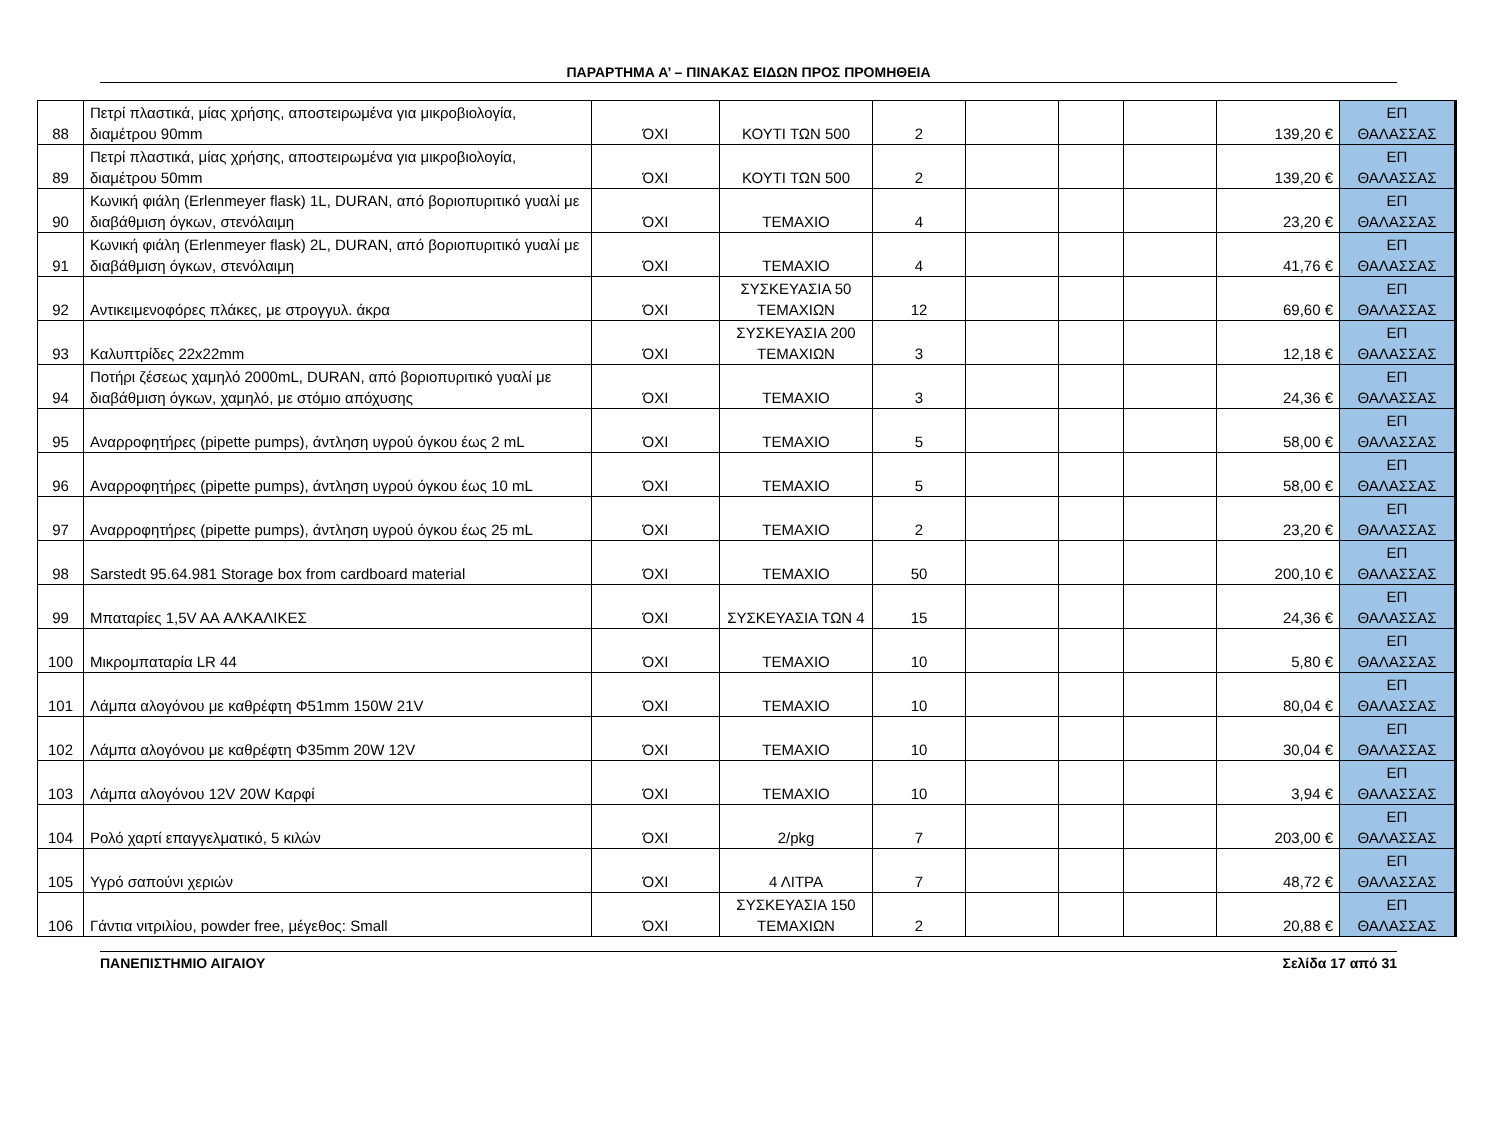ΠΑΡΑΡΤΗΜΑ Α’ – ΠΙΝΑΚΑΣ ΕΙΔΩΝ ΠΡΟΣ ΠΡΟΜΗΘΕΙΑ
| 88 | Πετρί πλαστικά, μίας χρήσης, αποστειρωμένα για μικροβιολογία, διαμέτρου 90mm | ΌΧΙ | ΚΟΥΤΙ ΤΩΝ 500 | 2 | | | | 139,20 € | ΕΠ ΘΑΛΑΣΣΑΣ |
| 89 | Πετρί πλαστικά, μίας χρήσης, αποστειρωμένα για μικροβιολογία, διαμέτρου 50mm | ΌΧΙ | ΚΟΥΤΙ ΤΩΝ 500 | 2 | | | | 139,20 € | ΕΠ ΘΑΛΑΣΣΑΣ |
| 90 | Κωνική φιάλη (Erlenmeyer flask) 1L, DURAN, από βοριοπυριτικό γυαλί με διαβάθμιση όγκων, στενόλαιμη | ΌΧΙ | ΤΕΜΑΧΙΟ | 4 | | | | 23,20 € | ΕΠ ΘΑΛΑΣΣΑΣ |
| 91 | Κωνική φιάλη (Erlenmeyer flask) 2L, DURAN, από βοριοπυριτικό γυαλί με διαβάθμιση όγκων, στενόλαιμη | ΌΧΙ | ΤΕΜΑΧΙΟ | 4 | | | | 41,76 € | ΕΠ ΘΑΛΑΣΣΑΣ |
| 92 | Αντικειμενοφόρες πλάκες, με στρογγυλ. άκρα | ΌΧΙ | ΣΥΣΚΕΥΑΣΙΑ 50 ΤΕΜΑΧΙΩΝ | 12 | | | | 69,60 € | ΕΠ ΘΑΛΑΣΣΑΣ |
| 93 | Καλυπτρίδες 22x22mm | ΌΧΙ | ΣΥΣΚΕΥΑΣΙΑ 200 ΤΕΜΑΧΙΩΝ | 3 | | | | 12,18 € | ΕΠ ΘΑΛΑΣΣΑΣ |
| 94 | Ποτήρι ζέσεως χαμηλό 2000mL, DURAN, από βοριοπυριτικό γυαλί με διαβάθμιση όγκων, χαμηλό, με στόμιο απόχυσης | ΌΧΙ | ΤΕΜΑΧΙΟ | 3 | | | | 24,36 € | ΕΠ ΘΑΛΑΣΣΑΣ |
| 95 | Αναρροφητήρες (pipette pumps), άντληση υγρού όγκου έως 2 mL | ΌΧΙ | ΤΕΜΑΧΙΟ | 5 | | | | 58,00 € | ΕΠ ΘΑΛΑΣΣΑΣ |
| 96 | Αναρροφητήρες (pipette pumps), άντληση υγρού όγκου έως 10 mL | ΌΧΙ | ΤΕΜΑΧΙΟ | 5 | | | | 58,00 € | ΕΠ ΘΑΛΑΣΣΑΣ |
| 97 | Αναρροφητήρες (pipette pumps), άντληση υγρού όγκου έως 25 mL | ΌΧΙ | ΤΕΜΑΧΙΟ | 2 | | | | 23,20 € | ΕΠ ΘΑΛΑΣΣΑΣ |
| 98 | Sarstedt 95.64.981 Storage box from cardboard material | ΌΧΙ | ΤΕΜΑΧΙΟ | 50 | | | | 200,10 € | ΕΠ ΘΑΛΑΣΣΑΣ |
| 99 | Μπαταρίες 1,5V AA ΑΛΚΑΛΙΚΕΣ | ΌΧΙ | ΣΥΣΚΕΥΑΣΙΑ ΤΩΝ 4 | 15 | | | | 24,36 € | ΕΠ ΘΑΛΑΣΣΑΣ |
| 100 | Μικρομπαταρία LR 44 | ΌΧΙ | ΤΕΜΑΧΙΟ | 10 | | | | 5,80 € | ΕΠ ΘΑΛΑΣΣΑΣ |
| 101 | Λάμπα αλογόνου με καθρέφτη Φ51mm 150W 21V | ΌΧΙ | ΤΕΜΑΧΙΟ | 10 | | | | 80,04 € | ΕΠ ΘΑΛΑΣΣΑΣ |
| 102 | Λάμπα αλογόνου με καθρέφτη Φ35mm 20W 12V | ΌΧΙ | ΤΕΜΑΧΙΟ | 10 | | | | 30,04 € | ΕΠ ΘΑΛΑΣΣΑΣ |
| 103 | Λάμπα αλογόνου 12V 20W Καρφί | ΌΧΙ | ΤΕΜΑΧΙΟ | 10 | | | | 3,94 € | ΕΠ ΘΑΛΑΣΣΑΣ |
| 104 | Ρολό χαρτί επαγγελματικό, 5 κιλών | ΌΧΙ | 2/pkg | 7 | | | | 203,00 € | ΕΠ ΘΑΛΑΣΣΑΣ |
| 105 | Υγρό σαπούνι χεριών | ΌΧΙ | 4 ΛΙΤΡΑ | 7 | | | | 48,72 € | ΕΠ ΘΑΛΑΣΣΑΣ |
| 106 | Γάντια νιτριλίου, powder free, μέγεθος: Small | ΌΧΙ | ΣΥΣΚΕΥΑΣΙΑ 150 ΤΕΜΑΧΙΩΝ | 2 | | | | 20,88 € | ΕΠ ΘΑΛΑΣΣΑΣ |
ΠΑΝΕΠΙΣΤΗΜΙΟ ΑΙΓΑΙΟΥ Σελίδα 17 από 31